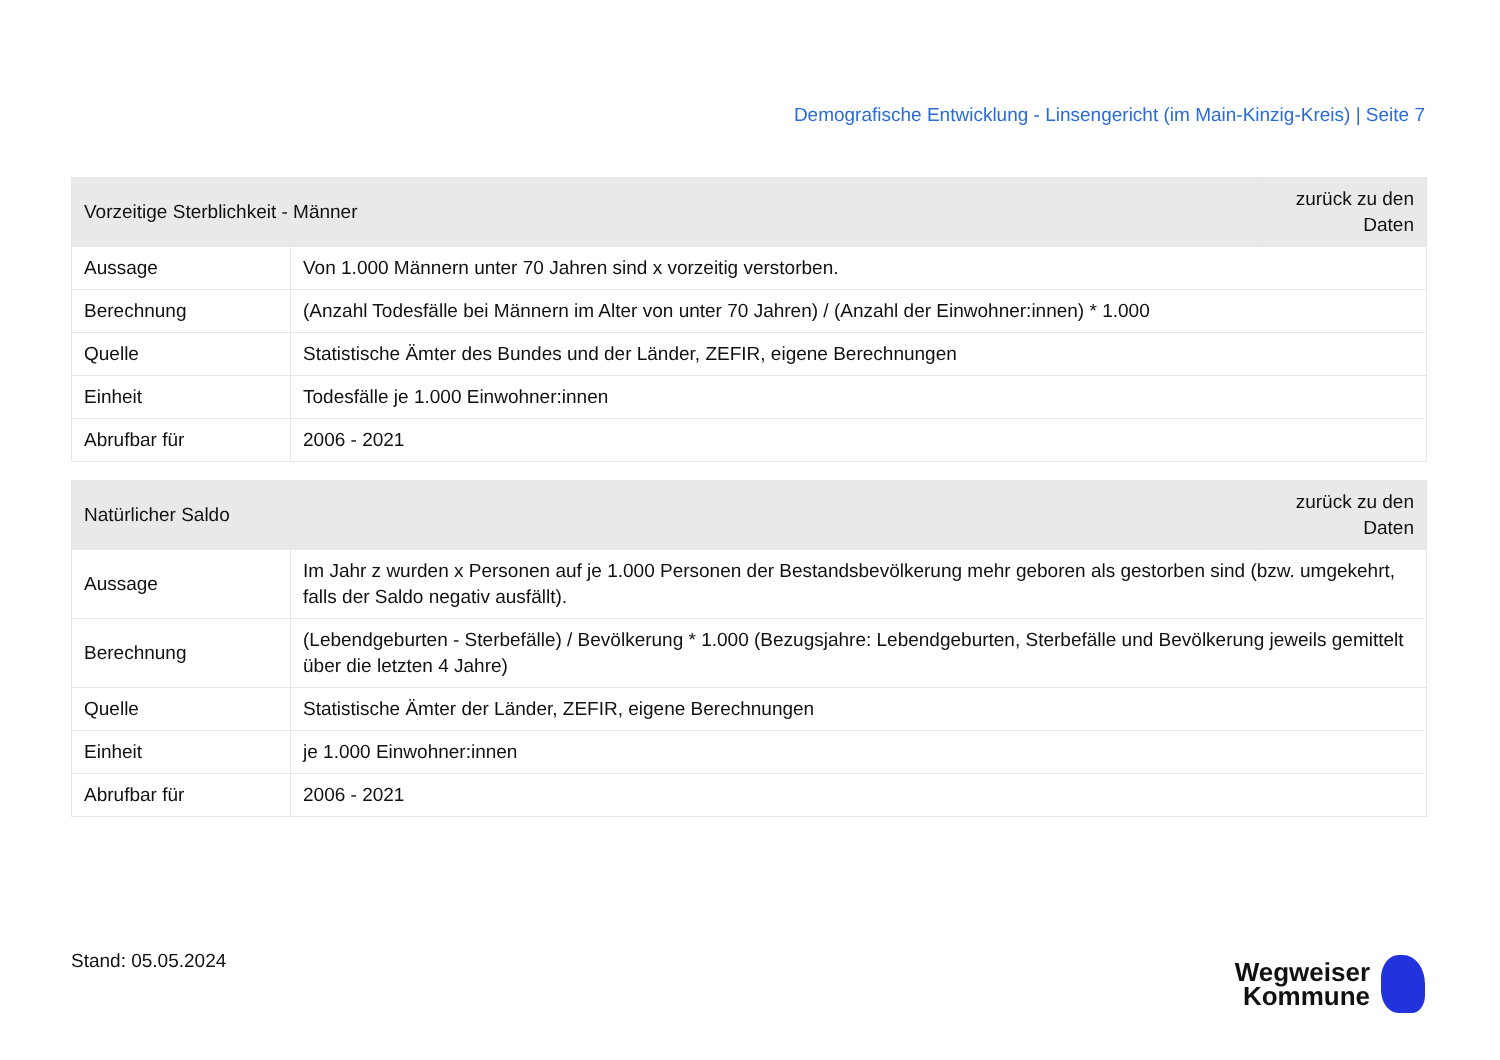Demografische Entwicklung - Linsengericht (im Main-Kinzig-Kreis) | Seite 7
| Vorzeitige Sterblichkeit - Männer | | zurück zu den Daten |
| --- | --- | --- |
| Aussage | Von 1.000 Männern unter 70 Jahren sind x vorzeitig verstorben. | |
| Berechnung | (Anzahl Todesfälle bei Männern im Alter von unter 70 Jahren) / (Anzahl der Einwohner:innen) * 1.000 | |
| Quelle | Statistische Ämter des Bundes und der Länder, ZEFIR, eigene Berechnungen | |
| Einheit | Todesfälle je 1.000 Einwohner:innen | |
| Abrufbar für | 2006 - 2021 | |
| Natürlicher Saldo | | zurück zu den Daten |
| --- | --- | --- |
| Aussage | Im Jahr z wurden x Personen auf je 1.000 Personen der Bestandsbevölkerung mehr geboren als gestorben sind (bzw. umgekehrt, falls der Saldo negativ ausfällt). | |
| Berechnung | (Lebendgeburten - Sterbefälle) / Bevölkerung * 1.000 (Bezugsjahre: Lebendgeburten, Sterbefälle und Bevölkerung jeweils gemittelt über die letzten 4 Jahre) | |
| Quelle | Statistische Ämter der Länder, ZEFIR, eigene Berechnungen | |
| Einheit | je 1.000 Einwohner:innen | |
| Abrufbar für | 2006 - 2021 | |
Stand: 05.05.2024
Wegweiser
Kommune